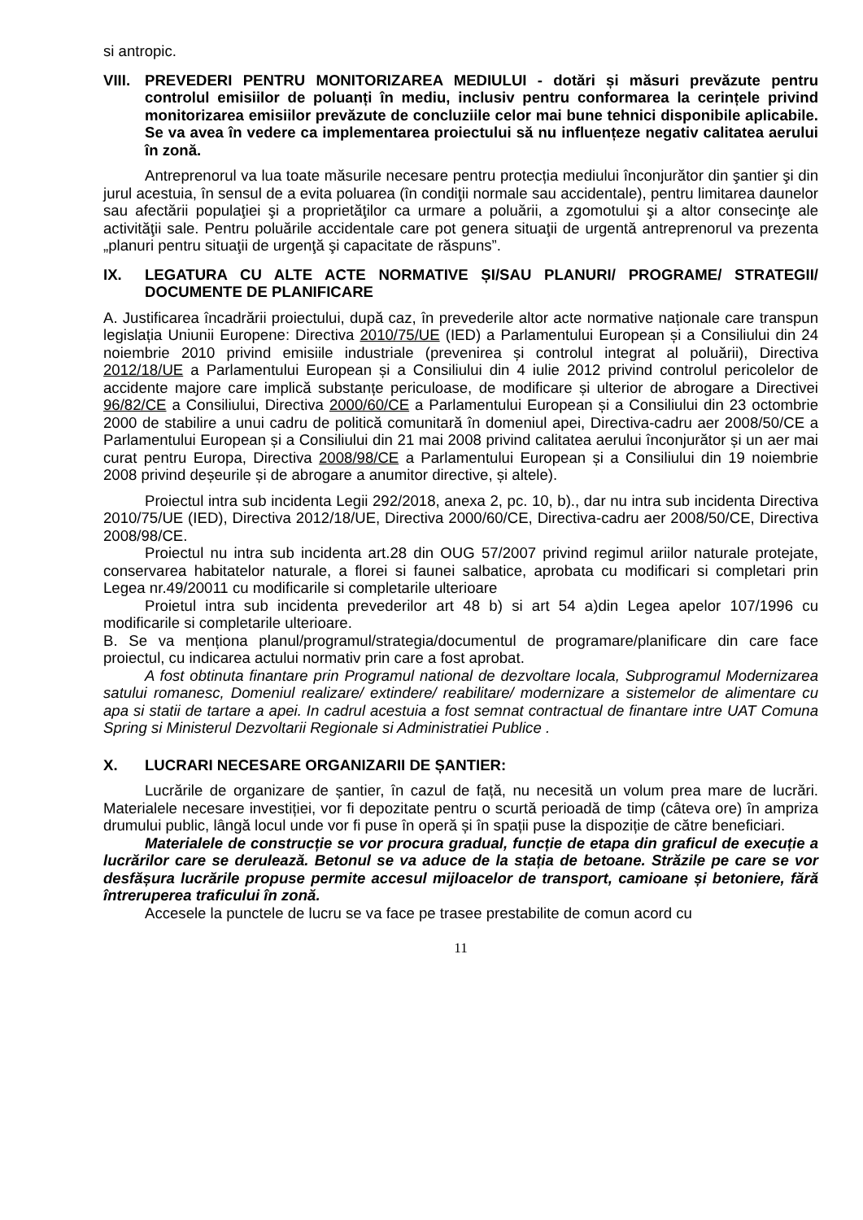si antropic.
VIII. PREVEDERI PENTRU MONITORIZAREA MEDIULUI - dotări și măsuri prevăzute pentru controlul emisiilor de poluanți în mediu, inclusiv pentru conformarea la cerințele privind monitorizarea emisiilor prevăzute de concluziile celor mai bune tehnici disponibile aplicabile. Se va avea în vedere ca implementarea proiectului să nu influențeze negativ calitatea aerului în zonă.
Antreprenorul va lua toate măsurile necesare pentru protecția mediului înconjurător din şantier şi din jurul acestuia, în sensul de a evita poluarea (în condiţii normale sau accidentale), pentru limitarea daunelor sau afectării populaţiei şi a proprietăţilor ca urmare a poluării, a zgomotului şi a altor consecinţe ale activităţii sale. Pentru poluările accidentale care pot genera situaţii de urgentă antreprenorul va prezenta „planuri pentru situaţii de urgenţă şi capacitate de răspuns”.
IX. LEGATURA CU ALTE ACTE NORMATIVE ȘI/SAU PLANURI/ PROGRAME/ STRATEGII/ DOCUMENTE DE PLANIFICARE
A. Justificarea încadrării proiectului, după caz, în prevederile altor acte normative naționale care transpun legislația Uniunii Europene: Directiva 2010/75/UE (IED) a Parlamentului European și a Consiliului din 24 noiembrie 2010 privind emisiile industriale (prevenirea și controlul integrat al poluării), Directiva 2012/18/UE a Parlamentului European și a Consiliului din 4 iulie 2012 privind controlul pericolelor de accidente majore care implică substanțe periculoase, de modificare și ulterior de abrogare a Directivei 96/82/CE a Consiliului, Directiva 2000/60/CE a Parlamentului European și a Consiliului din 23 octombrie 2000 de stabilire a unui cadru de politică comunitară în domeniul apei, Directiva-cadru aer 2008/50/CE a Parlamentului European și a Consiliului din 21 mai 2008 privind calitatea aerului înconjurător și un aer mai curat pentru Europa, Directiva 2008/98/CE a Parlamentului European și a Consiliului din 19 noiembrie 2008 privind deșeurile și de abrogare a anumitor directive, și altele).
Proiectul intra sub incidenta Legii 292/2018, anexa 2, pc. 10, b)., dar nu intra sub incidenta Directiva 2010/75/UE (IED), Directiva 2012/18/UE, Directiva 2000/60/CE, Directiva-cadru aer 2008/50/CE, Directiva 2008/98/CE.
Proiectul nu intra sub incidenta art.28 din OUG 57/2007 privind regimul ariilor naturale protejate, conservarea habitatelor naturale, a florei si faunei salbatice, aprobata cu modificari si completari prin Legea nr.49/20011 cu modificarile si completarile ulterioare
Proietul intra sub incidenta prevederilor art 48 b) si art 54 a)din Legea apelor 107/1996 cu modificarile si completarile ulterioare.
B. Se va menționa planul/programul/strategia/documentul de programare/planificare din care face proiectul, cu indicarea actului normativ prin care a fost aprobat.
A fost obtinuta finantare prin Programul national de dezvoltare locala, Subprogramul Modernizarea satului romanesc, Domeniul realizare/ extindere/ reabilitare/ modernizare a sistemelor de alimentare cu apa si statii de tartare a apei. In cadrul acestuia a fost semnat contractual de finantare intre UAT Comuna Spring si Ministerul Dezvoltarii Regionale si Administratiei Publice .
X. LUCRARI NECESARE ORGANIZARII DE ȘANTIER:
Lucrările de organizare de șantier, în cazul de față, nu necesită un volum prea mare de lucrări. Materialele necesare investiției, vor fi depozitate pentru o scurtă perioadă de timp (câteva ore) în ampriza drumului public, lângă locul unde vor fi puse în operă și în spații puse la dispoziție de către beneficiari.
Materialele de construcție se vor procura gradual, funcție de etapa din graficul de execuție a lucrărilor care se derulează. Betonul se va aduce de la stația de betoane. Străzile pe care se vor desfășura lucrările propuse permite accesul mijloacelor de transport, camioane și betoniere, fără întreruperea traficului în zonă.
Accesele la punctele de lucru se va face pe trasee prestabilite de comun acord cu
11